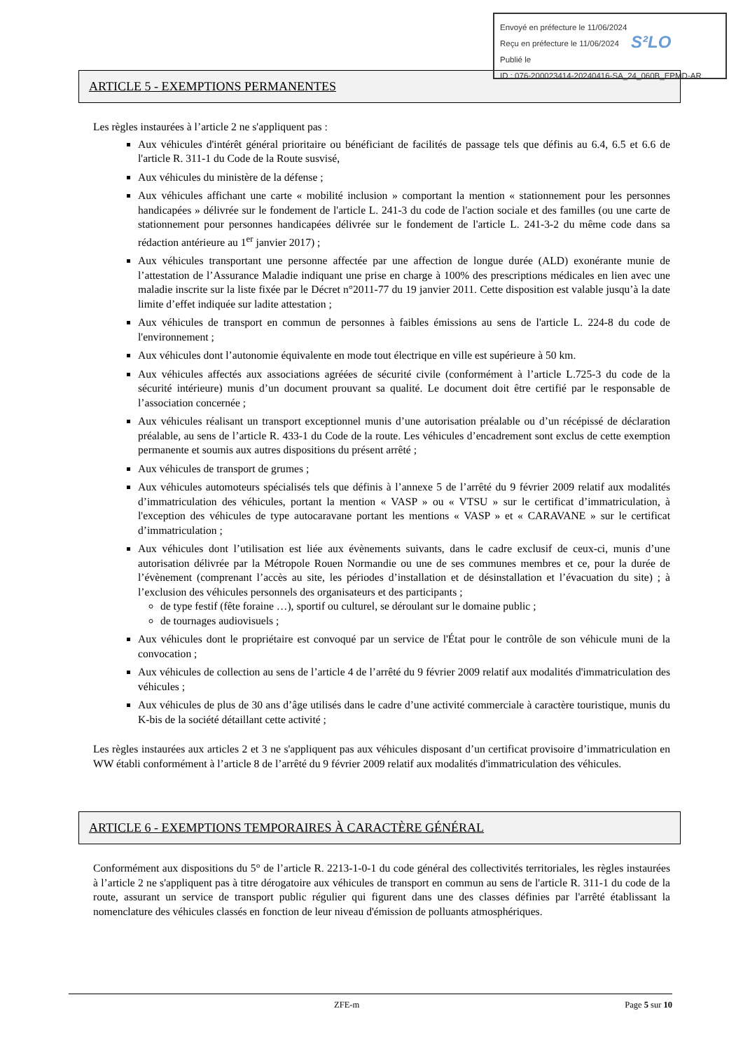Envoyé en préfecture le 11/06/2024
Reçu en préfecture le 11/06/2024
Publié le
ID : 076-200023414-20240416-SA_24_060B_EPMD-AR
S²LO
ARTICLE 5 - EXEMPTIONS PERMANENTES
Les règles instaurées à l’article 2 ne s'appliquent pas :
Aux véhicules d'intérêt général prioritaire ou bénéficiant de facilités de passage tels que définis au 6.4, 6.5 et 6.6 de l'article R. 311-1 du Code de la Route susvisé,
Aux véhicules du ministère de la défense ;
Aux véhicules affichant une carte « mobilité inclusion » comportant la mention « stationnement pour les personnes handicapées » délivrée sur le fondement de l'article L. 241-3 du code de l'action sociale et des familles (ou une carte de stationnement pour personnes handicapées délivrée sur le fondement de l'article L. 241-3-2 du même code dans sa rédaction antérieure au 1<sup>er</sup> janvier 2017) ;
Aux véhicules transportant une personne affectée par une affection de longue durée (ALD) exonérante munie de l’attestation de l’Assurance Maladie indiquant une prise en charge à 100% des prescriptions médicales en lien avec une maladie inscrite sur la liste fixée par le Décret n°2011-77 du 19 janvier 2011. Cette disposition est valable jusqu’à la date limite d’effet indiquée sur ladite attestation ;
Aux véhicules de transport en commun de personnes à faibles émissions au sens de l'article L. 224-8 du code de l'environnement ;
Aux véhicules dont l’autonomie équivalente en mode tout électrique en ville est supérieure à 50 km.
Aux véhicules affectés aux associations agréées de sécurité civile (conformément à l’article L.725-3 du code de la sécurité intérieure) munis d’un document prouvant sa qualité. Le document doit être certifié par le responsable de l’association concernée ;
Aux véhicules réalisant un transport exceptionnel munis d’une autorisation préalable ou d’un récépissé de déclaration préalable, au sens de l’article R. 433-1 du Code de la route. Les véhicules d’encadrement sont exclus de cette exemption permanente et soumis aux autres dispositions du présent arrêté ;
Aux véhicules de transport de grumes ;
Aux véhicules automoteurs spécialisés tels que définis à l’annexe 5 de l’arrêté du 9 février 2009 relatif aux modalités d’immatriculation des véhicules, portant la mention « VASP » ou « VTSU » sur le certificat d’immatriculation, à l'exception des véhicules de type autocaravane portant les mentions « VASP » et « CARAVANE » sur le certificat d’immatriculation ;
Aux véhicules dont l’utilisation est liée aux évènements suivants, dans le cadre exclusif de ceux-ci, munis d’une autorisation délivrée par la Métropole Rouen Normandie ou une de ses communes membres et ce, pour la durée de l’évènement (comprenant l’accès au site, les périodes d’installation et de désinstallation et l’évacuation du site) ; à l’exclusion des véhicules personnels des organisateurs et des participants ;
de type festif (fête foraine …), sportif ou culturel, se déroulant sur le domaine public ;
de tournages audiovisuels ;
Aux véhicules dont le propriétaire est convoqué par un service de l'État pour le contrôle de son véhicule muni de la convocation ;
Aux véhicules de collection au sens de l’article 4 de l’arrêté du 9 février 2009 relatif aux modalités d'immatriculation des véhicules ;
Aux véhicules de plus de 30 ans d’âge utilisés dans le cadre d’une activité commerciale à caractère touristique, munis du K-bis de la société détaillant cette activité ;
Les règles instaurées aux articles 2 et 3 ne s'appliquent pas aux véhicules disposant d’un certificat provisoire d’immatriculation en WW établi conformément à l’article 8 de l’arrêté du 9 février 2009 relatif aux modalités d'immatriculation des véhicules.
ARTICLE 6 - EXEMPTIONS TEMPORAIRES À CARACTÈRE GÉNÉRAL
Conformément aux dispositions du 5° de l’article R. 2213-1-0-1 du code général des collectivités territoriales, les règles instaurées à l’article 2 ne s'appliquent pas à titre dérogatoire aux véhicules de transport en commun au sens de l'article R. 311-1 du code de la route, assurant un service de transport public régulier qui figurent dans une des classes définies par l'arrêté établissant la nomenclature des véhicules classés en fonction de leur niveau d'émission de polluants atmosphériques.
ZFE-m Page 5 sur 10